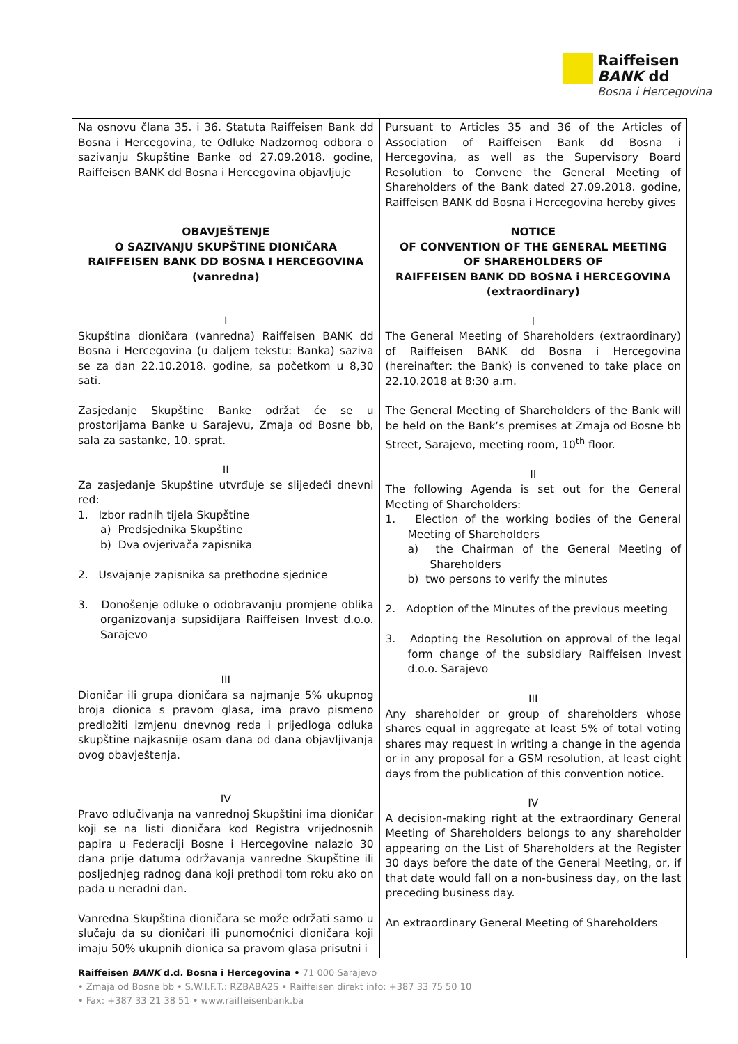Raiffeisen
BANK dd
Bosna i Hercegovina
| Na osnovu člana 35. i 36. Statuta Raiffeisen Bank dd Bosna i Hercegovina, te Odluke Nadzornog odbora o sazivanju Skupštine Banke od 27.09.2018. godine, Raiffeisen BANK dd Bosna i Hercegovina objavljuje OBAVJEŠTENJE O SAZIVANJU SKUPŠTINE DIONIČARA RAIFFEISEN BANK DD BOSNA I HERCEGOVINA (vanredna) I Skupština dioničara (vanredna) Raiffeisen BANK dd Bosna i Hercegovina (u daljem tekstu: Banka) saziva se za dan 22.10.2018. godine, sa početkom u 8,30 sati. Zasjedanje Skupštine Banke održat će se u prostorijama Banke u Sarajevu, Zmaja od Bosne bb, sala za sastanke, 10. sprat. II Za zasjedanje Skupštine utvrđuje se slijedeći dnevni red: 1. Izbor radnih tijela Skupštine a) Predsjednika Skupštine b) Dva ovjerivača zapisnika 2. Usvajanje zapisnika sa prethodne sjednice 3. Donošenje odluke o odobravanju promjene oblika organizovanja supsidijara Raiffeisen Invest d.o.o. Sarajevo III Dioničar ili grupa dioničara sa najmanje 5% ukupnog broja dionica s pravom glasa, ima pravo pismeno predložiti izmjenu dnevnog reda i prijedloga odluka skupštine najkasnije osam dana od dana objavljivanja ovog obavještenja. IV Pravo odlučivanja na vanrednoj Skupštini ima dioničar koji se na listi dioničara kod Registra vrijednosnih papira u Federaciji Bosne i Hercegovine nalazio 30 dana prije datuma održavanja vanredne Skupštine ili posljednjeg radnog dana koji prethodi tom roku ako on pada u neradni dan. Vanredna Skupština dioničara se može održati samo u slučaju da su dioničari ili punomoćnici dioničara koji imaju 50% ukupnih dionica sa pravom glasa prisutni i | Pursuant to Articles 35 and 36 of the Articles of Association of Raiffeisen Bank dd Bosna i Hercegovina, as well as the Supervisory Board Resolution to Convene the General Meeting of Shareholders of the Bank dated 27.09.2018. godine, Raiffeisen BANK dd Bosna i Hercegovina hereby gives NOTICE OF CONVENTION OF THE GENERAL MEETING OF SHAREHOLDERS OF RAIFFEISEN BANK DD BOSNA i HERCEGOVINA (extraordinary) I The General Meeting of Shareholders (extraordinary) of Raiffeisen BANK dd Bosna i Hercegovina (hereinafter: the Bank) is convened to take place on 22.10.2018 at 8:30 a.m. The General Meeting of Shareholders of the Bank will be held on the Bank’s premises at Zmaja od Bosne bb Street, Sarajevo, meeting room, 10<sup>th</sup> floor. II The following Agenda is set out for the General Meeting of Shareholders: 1. Election of the working bodies of the General Meeting of Shareholders a) the Chairman of the General Meeting of Shareholders b) two persons to verify the minutes 2. Adoption of the Minutes of the previous meeting 3. Adopting the Resolution on approval of the legal form change of the subsidiary Raiffeisen Invest d.o.o. Sarajevo III Any shareholder or group of shareholders whose shares equal in aggregate at least 5% of total voting shares may request in writing a change in the agenda or in any proposal for a GSM resolution, at least eight days from the publication of this convention notice. IV A decision-making right at the extraordinary General Meeting of Shareholders belongs to any shareholder appearing on the List of Shareholders at the Register 30 days before the date of the General Meeting, or, if that date would fall on a non-business day, on the last preceding business day. An extraordinary General Meeting of Shareholders |
Raiffeisen BANK d.d. Bosna i Hercegovina • 71 000 Sarajevo
• Zmaja od Bosne bb • S.W.I.F.T.: RZBABA2S • Raiffeisen direkt info: +387 33 75 50 10
• Fax: +387 33 21 38 51 • www.raiffeisenbank.ba